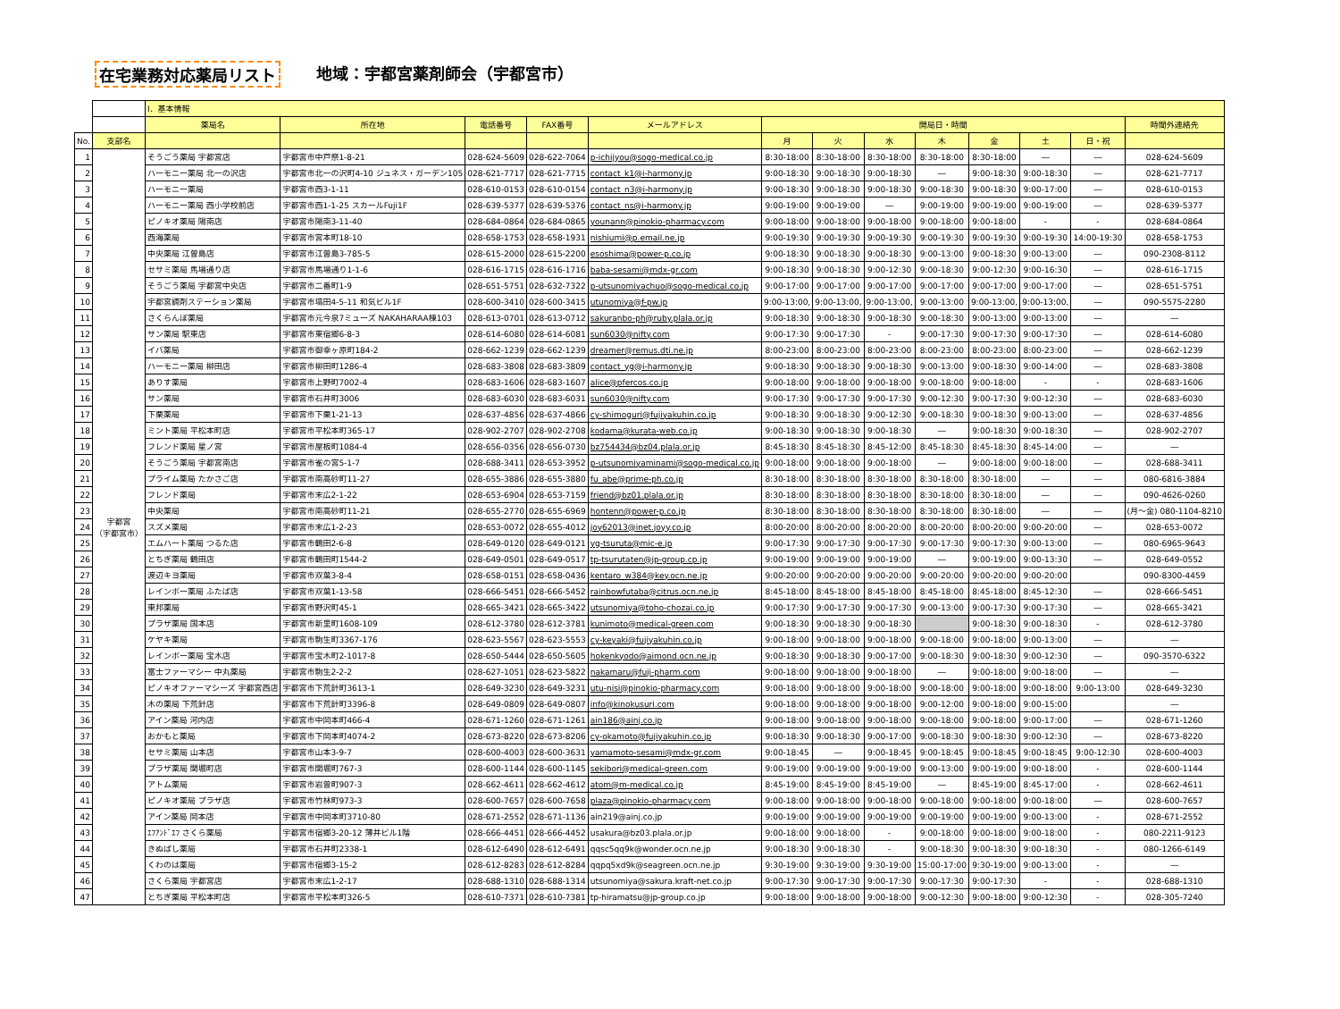在宅業務対応薬局リスト 地域：宇都宮薬剤師会（宇都宮市）
| | | Ⅰ．基本情報 | | | | | | | | | | | | |
| --- | --- | --- | --- | --- | --- | --- | --- | --- | --- | --- | --- | --- | --- | --- |
| | | 薬局名 | 所在地 | 電話番号 | FAX番号 | メールアドレス | 開局日・時間 | | | | | | | 時間外連絡先 |
| No. | 支部名 | | | | | | 月 | 火 | 水 | 木 | 金 | 土 | 日・祝 | |
| 1 | 宇都宮 （宇都宮市） | そうごう薬局 宇都宮店 | 宇都宮市中戸祭1-8-21 | 028-624-5609 | 028-622-7064 | p-ichijyou@sogo-medical.co.jp | 8:30-18:00 | 8:30-18:00 | 8:30-18:00 | 8:30-18:00 | 8:30-18:00 | ― | ― | 028-624-5609 |
| 2 | | ハーモニー薬局 北一の沢店 | 宇都宮市北一の沢町4-10 ジュネス・ガーデン105 | 028-621-7717 | 028-621-7715 | contact_k1@i-harmony.jp | 9:00-18:30 | 9:00-18:30 | 9:00-18:30 | ― | 9:00-18:30 | 9:00-18:30 | ― | 028-621-7717 |
| 3 | | ハーモニー薬局 | 宇都宮市西3-1-11 | 028-610-0153 | 028-610-0154 | contact_n3@i-harmony.jp | 9:00-18:30 | 9:00-18:30 | 9:00-18:30 | 9:00-18:30 | 9:00-18:30 | 9:00-17:00 | ― | 028-610-0153 |
| 4 | | ハーモニー薬局 西小学校前店 | 宇都宮市西1-1-25 スカールFuji1F | 028-639-5377 | 028-639-5376 | contact_ns@i-harmony.jp | 9:00-19:00 | 9:00-19:00 | ― | 9:00-19:00 | 9:00-19:00 | 9:00-19:00 | ― | 028-639-5377 |
| 5 | | ピノキオ薬局 陽南店 | 宇都宮市陽南3-11-40 | 028-684-0864 | 028-684-0865 | younann@pinokio-pharmacy.com | 9:00-18:00 | 9:00-18:00 | 9:00-18:00 | 9:00-18:00 | 9:00-18:00 | - | - | 028-684-0864 |
| 6 | | 西海薬局 | 宇都宮市宮本町18-10 | 028-658-1753 | 028-658-1931 | nishiumi@p.email.ne.jp | 9:00-19:30 | 9:00-19:30 | 9:00-19:30 | 9:00-19:30 | 9:00-19:30 | 9:00-19:30 | 14:00-19:30 | 028-658-1753 |
| 7 | | 中央薬局 江曽島店 | 宇都宮市江曽島3-785-5 | 028-615-2000 | 028-615-2200 | esoshima@power-p.co.jp | 9:00-18:30 | 9:00-18:30 | 9:00-18:30 | 9:00-13:00 | 9:00-18:30 | 9:00-13:00 | ― | 090-2308-8112 |
| 8 | | セサミ薬局 馬場通り店 | 宇都宮市馬場通り1-1-6 | 028-616-1715 | 028-616-1716 | baba-sesami@mdx-gr.com | 9:00-18:30 | 9:00-18:30 | 9:00-12:30 | 9:00-18:30 | 9:00-12:30 | 9:00-16:30 | ― | 028-616-1715 |
| 9 | | そうごう薬局 宇都宮中央店 | 宇都宮市二番町1-9 | 028-651-5751 | 028-632-7322 | p-utsunomiyachuo@sogo-medical.co.jp | 9:00-17:00 | 9:00-17:00 | 9:00-17:00 | 9:00-17:00 | 9:00-17:00 | 9:00-17:00 | ― | 028-651-5751 |
| 10 | | 宇都宮調剤ステーション薬局 | 宇都宮市塙田4-5-11 和気ビル1F | 028-600-3410 | 028-600-3415 | utunomiya@f-pw.jp | 9:00-13:00, | 9:00-13:00, | 9:00-13:00, | 9:00-13:00 | 9:00-13:00, | 9:00-13:00, | ― | 090-5575-2280 |
| 11 | | さくらんぼ薬局 | 宇都宮市元今泉7ミューズ NAKAHARAA棟103 | 028-613-0701 | 028-613-0712 | sakuranbo-ph@ruby.plala.or.jp | 9:00-18:30 | 9:00-18:30 | 9:00-18:30 | 9:00-18:30 | 9:00-13:00 | 9:00-13:00 | ― | ― |
| 12 | | サン薬局 駅東店 | 宇都宮市東宿郷6-8-3 | 028-614-6080 | 028-614-6081 | sun6030@nifty.com | 9:00-17:30 | 9:00-17:30 | - | 9:00-17:30 | 9:00-17:30 | 9:00-17:30 | ― | 028-614-6080 |
| 13 | | イバ薬局 | 宇都宮市御幸ヶ原町184-2 | 028-662-1239 | 028-662-1239 | dreamer@remus.dti.ne.jp | 8:00-23:00 | 8:00-23:00 | 8:00-23:00 | 8:00-23:00 | 8:00-23:00 | 8:00-23:00 | ― | 028-662-1239 |
| 14 | | ハーモニー薬局 柳田店 | 宇都宮市柳田町1286-4 | 028-683-3808 | 028-683-3809 | contact_yg@i-harmony.jp | 9:00-18:30 | 9:00-18:30 | 9:00-18:30 | 9:00-13:00 | 9:00-18:30 | 9:00-14:00 | ― | 028-683-3808 |
| 15 | | ありす薬局 | 宇都宮市上野町7002-4 | 028-683-1606 | 028-683-1607 | alice@pfercos.co.jp | 9:00-18:00 | 9:00-18:00 | 9:00-18:00 | 9:00-18:00 | 9:00-18:00 | - | - | 028-683-1606 |
| 16 | | サン薬局 | 宇都宮市石井町3006 | 028-683-6030 | 028-683-6031 | sun6030@nifty.com | 9:00-17:30 | 9:00-17:30 | 9:00-17:30 | 9:00-12:30 | 9:00-17:30 | 9:00-12:30 | ― | 028-683-6030 |
| 17 | | 下栗薬局 | 宇都宮市下栗1-21-13 | 028-637-4856 | 028-637-4866 | cy-shimoguri@fujiyakuhin.co.jp | 9:00-18:30 | 9:00-18:30 | 9:00-12:30 | 9:00-18:30 | 9:00-18:30 | 9:00-13:00 | ― | 028-637-4856 |
| 18 | | ミント薬局 平松本町店 | 宇都宮市平松本町365-17 | 028-902-2707 | 028-902-2708 | kodama@kurata-web.co.jp | 9:00-18:30 | 9:00-18:30 | 9:00-18:30 | ― | 9:00-18:30 | 9:00-18:30 | ― | 028-902-2707 |
| 19 | | フレンド薬局 星ノ宮 | 宇都宮市屋板町1084-4 | 028-656-0356 | 028-656-0730 | bz754434@bz04.plala.or.jp | 8:45-18:30 | 8:45-18:30 | 8:45-12:00 | 8:45-18:30 | 8:45-18:30 | 8:45-14:00 | ― | ― |
| 20 | | そうごう薬局 宇都宮南店 | 宇都宮市雀の宮5-1-7 | 028-688-3411 | 028-653-3952 | p-utsunomiyaminami@sogo-medical.co.jp | 9:00-18:00 | 9:00-18:00 | 9:00-18:00 | ― | 9:00-18:00 | 9:00-18:00 | ― | 028-688-3411 |
| 21 | | プライム薬局 たかさご店 | 宇都宮市南高砂町11-27 | 028-655-3886 | 028-655-3880 | fu_abe@prime-ph.co.jp | 8:30-18:00 | 8:30-18:00 | 8:30-18:00 | 8:30-18:00 | 8:30-18:00 | ― | ― | 080-6816-3884 |
| 22 | | フレンド薬局 | 宇都宮市末広2-1-22 | 028-653-6904 | 028-653-7159 | friend@bz01.plala.or.jp | 8:30-18:00 | 8:30-18:00 | 8:30-18:00 | 8:30-18:00 | 8:30-18:00 | ― | ― | 090-4626-0260 |
| 23 | | 中央薬局 | 宇都宮市南高砂町11-21 | 028-655-2770 | 028-655-6969 | hontenn@power-p.co.jp | 8:30-18:00 | 8:30-18:00 | 8:30-18:00 | 8:30-18:00 | 8:30-18:00 | ― | ― | (月～金) 080-1104-8210 |
| 24 | | スズメ薬局 | 宇都宮市末広1-2-23 | 028-653-0072 | 028-655-4012 | joy62013@inet.joyy.co.jp | 8:00-20:00 | 8:00-20:00 | 8:00-20:00 | 8:00-20:00 | 8:00-20:00 | 9:00-20:00 | ― | 028-653-0072 |
| 25 | | エムハート薬局 つるた店 | 宇都宮市鶴田2-6-8 | 028-649-0120 | 028-649-0121 | yg-tsuruta@mic-e.jp | 9:00-17:30 | 9:00-17:30 | 9:00-17:30 | 9:00-17:30 | 9:00-17:30 | 9:00-13:00 | ― | 080-6965-9643 |
| 26 | | とちぎ薬局 鶴田店 | 宇都宮市鶴田町1544-2 | 028-649-0501 | 028-649-0517 | tp-tsurutaten@jp-group.cp.jp | 9:00-19:00 | 9:00-19:00 | 9:00-19:00 | ― | 9:00-19:00 | 9:00-13:30 | ― | 028-649-0552 |
| 27 | | 渡辺キヨ薬局 | 宇都宮市双葉3-8-4 | 028-658-0151 | 028-658-0436 | kentaro_w384@key.ocn.ne.jp | 9:00-20:00 | 9:00-20:00 | 9:00-20:00 | 9:00-20:00 | 9:00-20:00 | 9:00-20:00 | | 090-8300-4459 |
| 28 | | レインボー薬局 ふたば店 | 宇都宮市双葉1-13-58 | 028-666-5451 | 028-666-5452 | rainbowfutaba@citrus.ocn.ne.jp | 8:45-18:00 | 8:45-18:00 | 8:45-18:00 | 8:45-18:00 | 8:45-18:00 | 8:45-12:30 | ― | 028-666-5451 |
| 29 | | 東邦薬局 | 宇都宮市野沢町45-1 | 028-665-3421 | 028-665-3422 | utsunomiya@toho-chozai.co.jp | 9:00-17:30 | 9:00-17:30 | 9:00-17:30 | 9:00-13:00 | 9:00-17:30 | 9:00-17:30 | ― | 028-665-3421 |
| 30 | | プラザ薬局 国本店 | 宇都宮市新里町1608-109 | 028-612-3780 | 028-612-3781 | kunimoto@medical-green.com | 9:00-18:30 | 9:00-18:30 | 9:00-18:30 | | 9:00-18:30 | 9:00-18:30 | - | 028-612-3780 |
| 31 | | ケヤキ薬局 | 宇都宮市駒生町3367-176 | 028-623-5567 | 028-623-5553 | cy-keyaki@fujiyakuhin.co.jp | 9:00-18:00 | 9:00-18:00 | 9:00-18:00 | 9:00-18:00 | 9:00-18:00 | 9:00-13:00 | ― | ― |
| 32 | | レインボー薬局 宝木店 | 宇都宮市宝木町2-1017-8 | 028-650-5444 | 028-650-5605 | hokenkyodo@aimond.ocn.ne.jp | 9:00-18:30 | 9:00-18:30 | 9:00-17:00 | 9:00-18:30 | 9:00-18:30 | 9:00-12:30 | ― | 090-3570-6322 |
| 33 | | 富士ファーマシー 中丸薬局 | 宇都宮市駒生2-2-2 | 028-627-1051 | 028-623-5822 | nakamaru@fuji-pharm.com | 9:00-18:00 | 9:00-18:00 | 9:00-18:00 | ― | 9:00-18:00 | 9:00-18:00 | ― | ― |
| 34 | | ピノキオファーマシーズ 宇都宮西店 | 宇都宮市下荒針町3613-1 | 028-649-3230 | 028-649-3231 | utu-nisi@pinokio-pharmacy.com | 9:00-18:00 | 9:00-18:00 | 9:00-18:00 | 9:00-18:00 | 9:00-18:00 | 9:00-18:00 | 9:00-13:00 | 028-649-3230 |
| 35 | | 木の薬局 下荒針店 | 宇都宮市下荒針町3396-8 | 028-649-0809 | 028-649-0807 | info@kinokusuri.com | 9:00-18:00 | 9:00-18:00 | 9:00-18:00 | 9:00-12:00 | 9:00-18:00 | 9:00-15:00 | | ― |
| 36 | | アイン薬局 河内店 | 宇都宮市中岡本町466-4 | 028-671-1260 | 028-671-1261 | ain186@ainj.co.jp | 9:00-18:00 | 9:00-18:00 | 9:00-18:00 | 9:00-18:00 | 9:00-18:00 | 9:00-17:00 | ― | 028-671-1260 |
| 37 | | おかもと薬局 | 宇都宮市下岡本町4074-2 | 028-673-8220 | 028-673-8206 | cy-okamoto@fujiyakuhin.co.jp | 9:00-18:30 | 9:00-18:30 | 9:00-17:00 | 9:00-18:30 | 9:00-18:30 | 9:00-12:30 | ― | 028-673-8220 |
| 38 | | セサミ薬局 山本店 | 宇都宮市山本3-9-7 | 028-600-4003 | 028-600-3631 | yamamoto-sesami@mdx-gr.com | 9:00-18:45 | ― | 9:00-18:45 | 9:00-18:45 | 9:00-18:45 | 9:00-18:45 | 9:00-12:30 | 028-600-4003 |
| 39 | | プラザ薬局 関堀町店 | 宇都宮市関堀町767-3 | 028-600-1144 | 028-600-1145 | sekibori@medical-green.com | 9:00-19:00 | 9:00-19:00 | 9:00-19:00 | 9:00-13:00 | 9:00-19:00 | 9:00-18:00 | - | 028-600-1144 |
| 40 | | アトム薬局 | 宇都宮市岩曽町907-3 | 028-662-4611 | 028-662-4612 | atom@m-medical.co.jp | 8:45-19:00 | 8:45-19:00 | 8:45-19:00 | ― | 8:45-19:00 | 8:45-17:00 | - | 028-662-4611 |
| 41 | | ピノキオ薬局 プラザ店 | 宇都宮市竹林町973-3 | 028-600-7657 | 028-600-7658 | plaza@pinokio-pharmacy.com | 9:00-18:00 | 9:00-18:00 | 9:00-18:00 | 9:00-18:00 | 9:00-18:00 | 9:00-18:00 | ― | 028-600-7657 |
| 42 | | アイン薬局 岡本店 | 宇都宮市中岡本町3710-80 | 028-671-2552 | 028-671-1136 | ain219@ainj.co.jp | 9:00-19:00 | 9:00-19:00 | 9:00-19:00 | 9:00-19:00 | 9:00-19:00 | 9:00-13:00 | - | 028-671-2552 |
| 43 | | ｴﾌｱﾝﾄﾞｴﾌ さくら薬局 | 宇都宮市宿郷3-20-12 薄井ビル1階 | 028-666-4451 | 028-666-4452 | usakura@bz03.plala.or.jp | 9:00-18:00 | 9:00-18:00 | - | 9:00-18:00 | 9:00-18:00 | 9:00-18:00 | - | 080-2211-9123 |
| 44 | | きぬばし薬局 | 宇都宮市石井町2338-1 | 028-612-6490 | 028-612-6491 | qqsc5qq9k@wonder.ocn.ne.jp | 9:00-18:30 | 9:00-18:30 | - | 9:00-18:30 | 9:00-18:30 | 9:00-18:30 | - | 080-1266-6149 |
| 45 | | くわのは薬局 | 宇都宮市宿郷3-15-2 | 028-612-8283 | 028-612-8284 | qqpq5xd9k@seagreen.ocn.ne.jp | 9:30-19:00 | 9:30-19:00 | 9:30-19:00 | 15:00-17:00 | 9:30-19:00 | 9:00-13:00 | - | ― |
| 46 | | さくら薬局 宇都宮店 | 宇都宮市末広1-2-17 | 028-688-1310 | 028-688-1314 | utsunomiya@sakura.kraft-net.co.jp | 9:00-17:30 | 9:00-17:30 | 9:00-17:30 | 9:00-17:30 | 9:00-17:30 | - | - | 028-688-1310 |
| 47 | | とちぎ薬局 平松本町店 | 宇都宮市平松本町326-5 | 028-610-7371 | 028-610-7381 | tp-hiramatsu@jp-group.co.jp | 9:00-18:00 | 9:00-18:00 | 9:00-18:00 | 9:00-12:30 | 9:00-18:00 | 9:00-12:30 | - | 028-305-7240 |